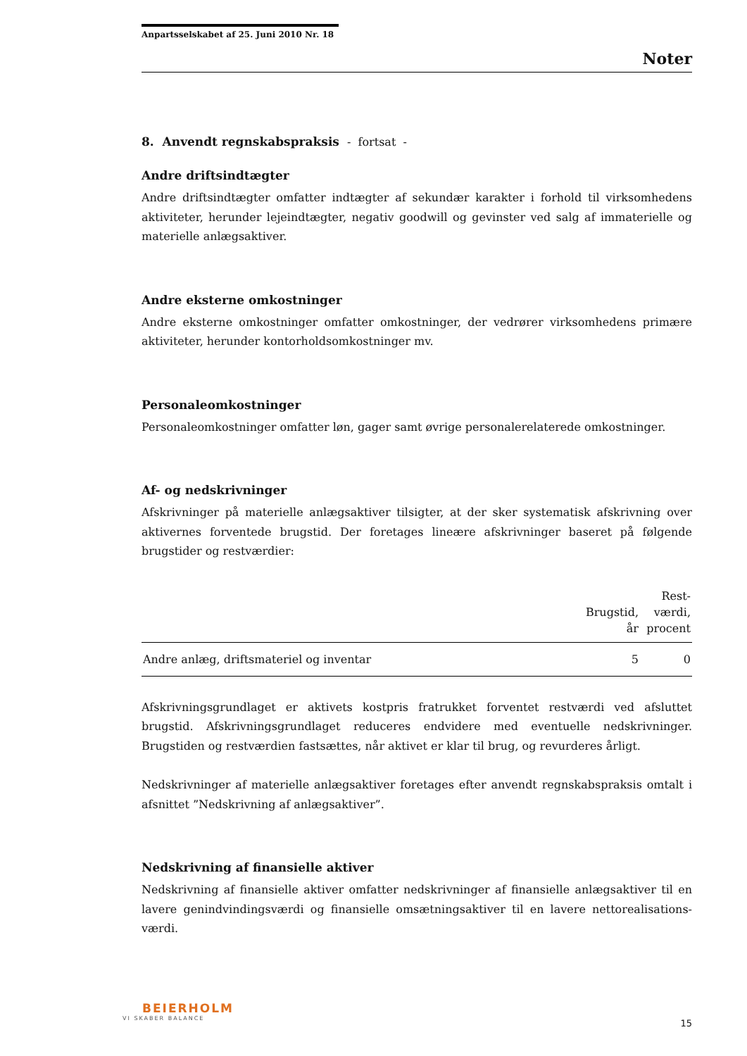Anpartsselskabet af 25. Juni 2010 Nr. 18
Noter
8. Anvendt regnskabspraksis - fortsat -
Andre driftsindtægter
Andre driftsindtægter omfatter indtægter af sekundær karakter i forhold til virksomhedens aktiviteter, herunder lejeindtægter, negativ goodwill og gevinster ved salg af immaterielle og materielle anlægsaktiver.
Andre eksterne omkostninger
Andre eksterne omkostninger omfatter omkostninger, der vedrører virksomhedens primære aktiviteter, herunder kontorholdsomkostninger mv.
Personaleomkostninger
Personaleomkostninger omfatter løn, gager samt øvrige personalerelaterede omkostninger.
Af- og nedskrivninger
Afskrivninger på materielle anlægsaktiver tilsigter, at der sker systematisk afskrivning over aktivernes forventede brugstid. Der foretages lineære afskrivninger baseret på følgende brugstider og restværdier:
| | Brugstid, år | Rest- værdi, procent |
| --- | --- | --- |
| Andre anlæg, driftsmateriel og inventar | 5 | 0 |
Afskrivningsgrundlaget er aktivets kostpris fratrukket forventet restværdi ved afsluttet brugstid. Afskrivningsgrundlaget reduceres endvidere med eventuelle nedskrivninger. Brugstiden og restværdien fastsættes, når aktivet er klar til brug, og revurderes årligt.
Nedskrivninger af materielle anlægsaktiver foretages efter anvendt regnskabspraksis omtalt i afsnittet ”Nedskrivning af anlægsaktiver”.
Nedskrivning af finansielle aktiver
Nedskrivning af finansielle aktiver omfatter nedskrivninger af finansielle anlægsaktiver til en lavere genindvindingsværdi og finansielle omsætningsaktiver til en lavere nettorealisations­værdi.
BEIERHOLM
VI SKABER BALANCE
15